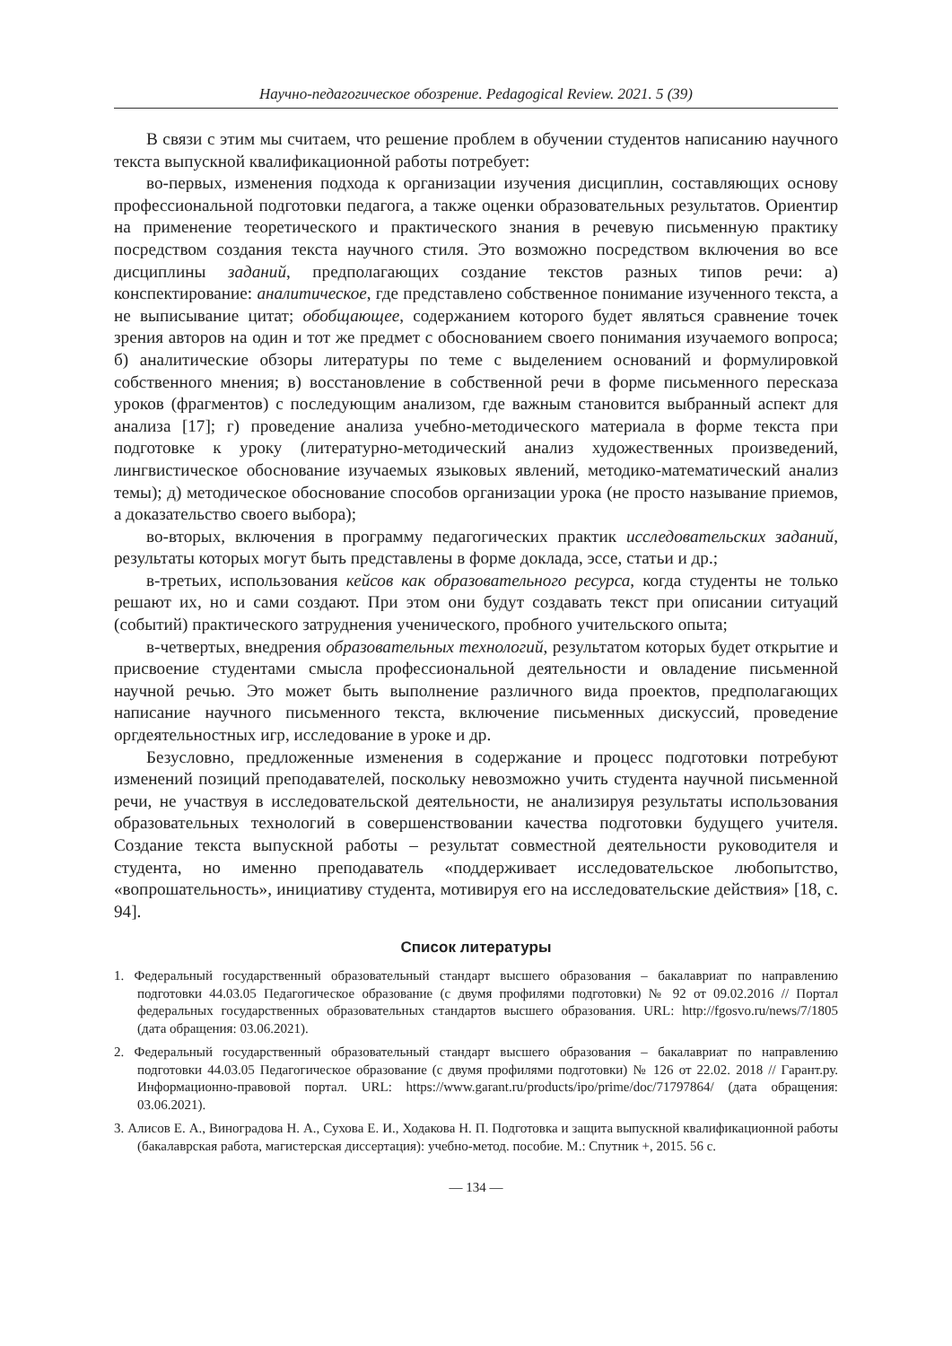Научно-педагогическое обозрение. Pedagogical Review. 2021. 5 (39)
В связи с этим мы считаем, что решение проблем в обучении студентов написанию научного текста выпускной квалификационной работы потребует:
во-первых, изменения подхода к организации изучения дисциплин, составляющих основу профессиональной подготовки педагога, а также оценки образовательных результатов. Ориентир на применение теоретического и практического знания в речевую письменную практику посредством создания текста научного стиля. Это возможно посредством включения во все дисциплины заданий, предполагающих создание текстов разных типов речи: а) конспектирование: аналитическое, где представлено собственное понимание изученного текста, а не выписывание цитат; обобщающее, содержанием которого будет являться сравнение точек зрения авторов на один и тот же предмет с обоснованием своего понимания изучаемого вопроса; б) аналитические обзоры литературы по теме с выделением оснований и формулировкой собственного мнения; в) восстановление в собственной речи в форме письменного пересказа уроков (фрагментов) с последующим анализом, где важным становится выбранный аспект для анализа [17]; г) проведение анализа учебно-методического материала в форме текста при подготовке к уроку (литературно-методический анализ художественных произведений, лингвистическое обоснование изучаемых языковых явлений, методико-математический анализ темы); д) методическое обоснование способов организации урока (не просто называние приемов, а доказательство своего выбора);
во-вторых, включения в программу педагогических практик исследовательских заданий, результаты которых могут быть представлены в форме доклада, эссе, статьи и др.;
в-третьих, использования кейсов как образовательного ресурса, когда студенты не только решают их, но и сами создают. При этом они будут создавать текст при описании ситуаций (событий) практического затруднения ученического, пробного учительского опыта;
в-четвертых, внедрения образовательных технологий, результатом которых будет открытие и присвоение студентами смысла профессиональной деятельности и овладение письменной научной речью. Это может быть выполнение различного вида проектов, предполагающих написание научного письменного текста, включение письменных дискуссий, проведение оргдеятельностных игр, исследование в уроке и др.
Безусловно, предложенные изменения в содержание и процесс подготовки потребуют изменений позиций преподавателей, поскольку невозможно учить студента научной письменной речи, не участвуя в исследовательской деятельности, не анализируя результаты использования образовательных технологий в совершенствовании качества подготовки будущего учителя. Создание текста выпускной работы – результат совместной деятельности руководителя и студента, но именно преподаватель «поддерживает исследовательское любопытство, «вопрошательность», инициативу студента, мотивируя его на исследовательские действия» [18, с. 94].
Список литературы
1. Федеральный государственный образовательный стандарт высшего образования – бакалавриат по направлению подготовки 44.03.05 Педагогическое образование (с двумя профилями подготовки) № 92 от 09.02.2016 // Портал федеральных государственных образовательных стандартов высшего образования. URL: http://fgosvo.ru/news/7/1805 (дата обращения: 03.06.2021).
2. Федеральный государственный образовательный стандарт высшего образования – бакалавриат по направлению подготовки 44.03.05 Педагогическое образование (с двумя профилями подготовки) № 126 от 22.02. 2018 // Гарант.ру. Информационно-правовой портал. URL: https://www.garant.ru/products/ipo/prime/doc/71797864/ (дата обращения: 03.06.2021).
3. Алисов Е. А., Виноградова Н. А., Сухова Е. И., Ходакова Н. П. Подготовка и защита выпускной квалификационной работы (бакалаврская работа, магистерская диссертация): учебно-метод. пособие. М.: Спутник +, 2015. 56 с.
— 134 —